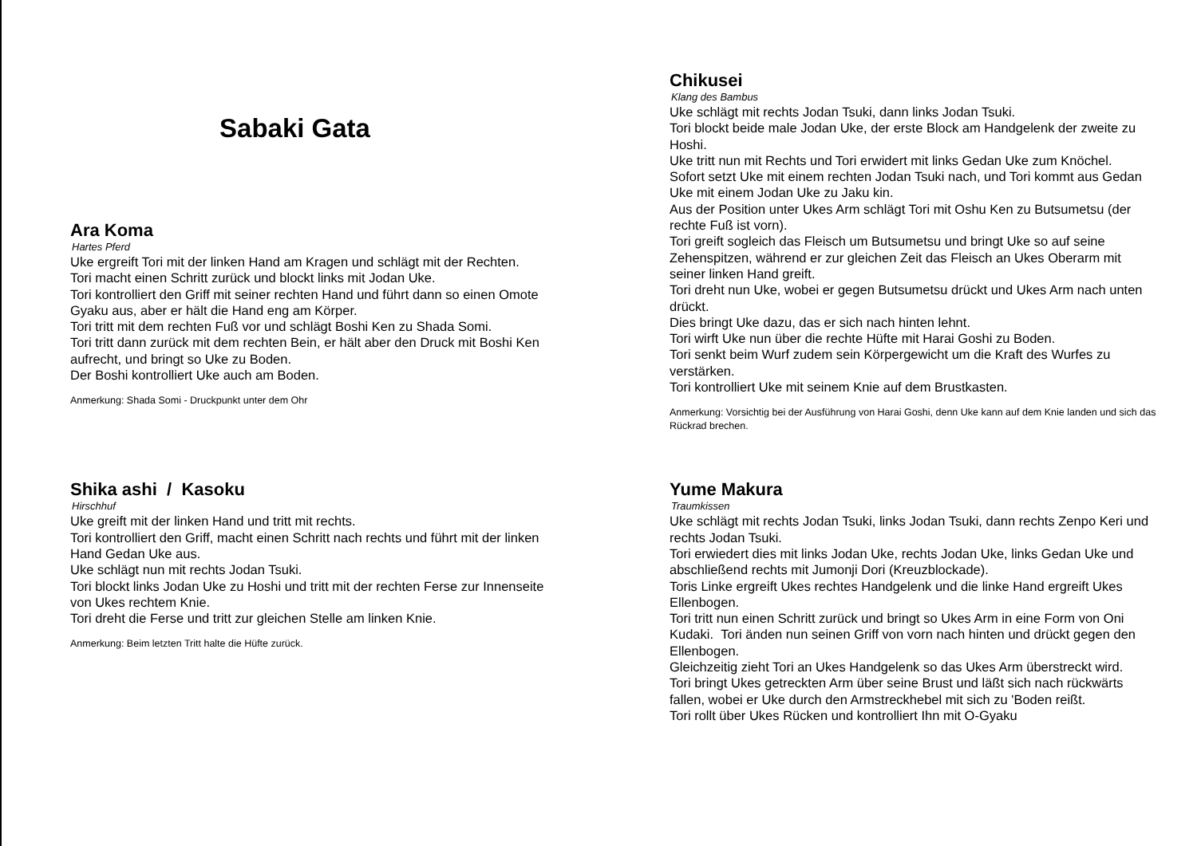Sabaki Gata
Ara Koma
Hartes Pferd
Uke ergreift Tori mit der linken Hand am Kragen und schlägt mit der Rechten.
Tori macht einen Schritt zurück und blockt links mit Jodan Uke.
Tori kontrolliert den Griff mit seiner rechten Hand und führt dann so einen Omote Gyaku aus, aber er hält die Hand eng am Körper.
Tori tritt mit dem rechten Fuß vor und schlägt Boshi Ken zu Shada Somi.
Tori tritt dann zurück mit dem rechten Bein, er hält aber den Druck mit Boshi Ken aufrecht, und bringt so Uke zu Boden.
Der Boshi kontrolliert Uke auch am Boden.
Anmerkung: Shada Somi - Druckpunkt unter dem Ohr
Shika ashi / Kasoku
Hirschhuf
Uke greift mit der linken Hand und tritt mit rechts.
Tori kontrolliert den Griff, macht einen Schritt nach rechts und führt mit der linken Hand Gedan Uke aus.
Uke schlägt nun mit rechts Jodan Tsuki.
Tori blockt links Jodan Uke zu Hoshi und tritt mit der rechten Ferse zur Innenseite von Ukes rechtem Knie.
Tori dreht die Ferse und tritt zur gleichen Stelle am linken Knie.
Anmerkung: Beim letzten Tritt halte die Hüfte zurück.
Chikusei
Klang des Bambus
Uke schlägt mit rechts Jodan Tsuki, dann links Jodan Tsuki.
Tori blockt beide male Jodan Uke, der erste Block am Handgelenk der zweite zu Hoshi.
Uke tritt nun mit Rechts und Tori erwidert mit links Gedan Uke zum Knöchel.
Sofort setzt Uke mit einem rechten Jodan Tsuki nach, und Tori kommt aus Gedan Uke mit einem Jodan Uke zu Jaku kin.
Aus der Position unter Ukes Arm schlägt Tori mit Oshu Ken zu Butsumetsu (der rechte Fuß ist vorn).
Tori greift sogleich das Fleisch um Butsumetsu und bringt Uke so auf seine Zehenspitzen, während er zur gleichen Zeit das Fleisch an Ukes Oberarm mit seiner linken Hand greift.
Tori dreht nun Uke, wobei er gegen Butsumetsu drückt und Ukes Arm nach unten drückt.
Dies bringt Uke dazu, das er sich nach hinten lehnt.
Tori wirft Uke nun über die rechte Hüfte mit Harai Goshi zu Boden.
Tori senkt beim Wurf zudem sein Körpergewicht um die Kraft des Wurfes zu verstärken.
Tori kontrolliert Uke mit seinem Knie auf dem Brustkasten.
Anmerkung: Vorsichtig bei der Ausführung von Harai Goshi, denn Uke kann auf dem Knie landen und sich das Rückrad brechen.
Yume Makura
Traumkissen
Uke schlägt mit rechts Jodan Tsuki, links Jodan Tsuki, dann rechts Zenpo Keri und rechts Jodan Tsuki.
Tori erwiedert dies mit links Jodan Uke, rechts Jodan Uke, links Gedan Uke und abschließend rechts mit Jumonji Dori (Kreuzblockade).
Toris Linke ergreift Ukes rechtes Handgelenk und die linke Hand ergreift Ukes Ellenbogen.
Tori tritt nun einen Schritt zurück und bringt so Ukes Arm in eine Form von Oni Kudaki. Tori änden nun seinen Griff von vorn nach hinten und drückt gegen den Ellenbogen.
Gleichzeitig zieht Tori an Ukes Handgelenk so das Ukes Arm überstreckt wird.
Tori bringt Ukes getreckten Arm über seine Brust und läßt sich nach rückwärts fallen, wobei er Uke durch den Armstreckhebel mit sich zu 'Boden reißt.
Tori rollt über Ukes Rücken und kontrolliert Ihn mit O-Gyaku